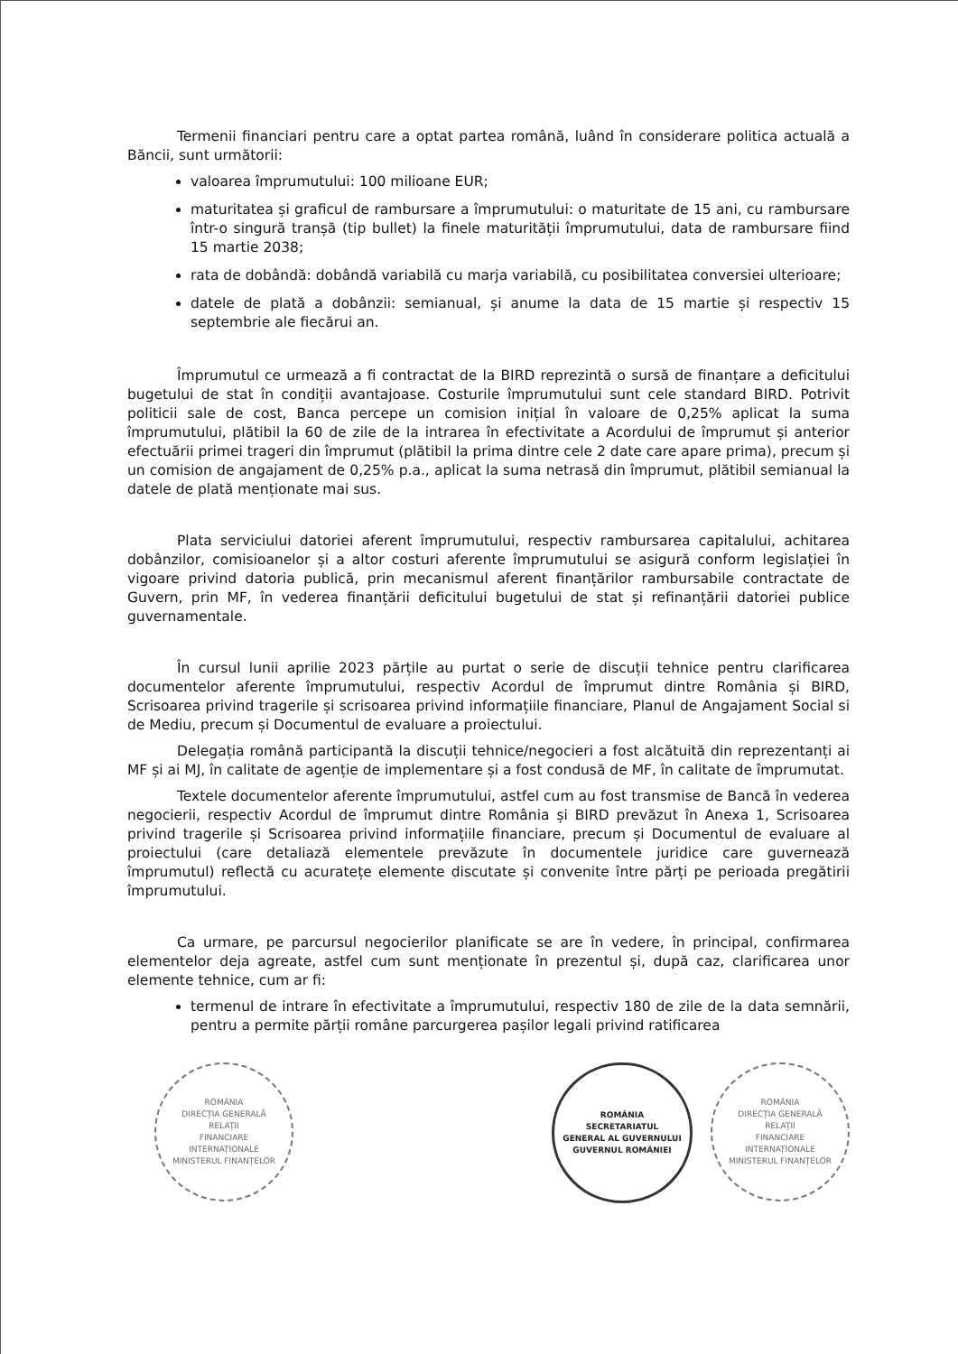Termenii financiari pentru care a optat partea română, luând în considerare politica actuală a Băncii, sunt următorii:
valoarea împrumutului: 100 milioane EUR;
maturitatea și graficul de rambursare a împrumutului: o maturitate de 15 ani, cu rambursare într-o singură tranșă (tip bullet) la finele maturității împrumutului, data de rambursare fiind 15 martie 2038;
rata de dobândă: dobândă variabilă cu marja variabilă, cu posibilitatea conversiei ulterioare;
datele de plată a dobânzii: semianual, și anume la data de 15 martie și respectiv 15 septembrie ale fiecărui an.
Împrumutul ce urmează a fi contractat de la BIRD reprezintă o sursă de finanțare a deficitului bugetului de stat în condiții avantajoase. Costurile împrumutului sunt cele standard BIRD. Potrivit politicii sale de cost, Banca percepe un comision inițial în valoare de 0,25% aplicat la suma împrumutului, plătibil la 60 de zile de la intrarea în efectivitate a Acordului de împrumut și anterior efectuării primei trageri din împrumut (plătibil la prima dintre cele 2 date care apare prima), precum și un comision de angajament de 0,25% p.a., aplicat la suma netrasă din împrumut, plătibil semianual la datele de plată menționate mai sus.
Plata serviciului datoriei aferent împrumutului, respectiv rambursarea capitalului, achitarea dobânzilor, comisioanelor și a altor costuri aferente împrumutului se asigură conform legislației în vigoare privind datoria publică, prin mecanismul aferent finanțărilor rambursabile contractate de Guvern, prin MF, în vederea finanțării deficitului bugetului de stat și refinanțării datoriei publice guvernamentale.
În cursul lunii aprilie 2023 părțile au purtat o serie de discuții tehnice pentru clarificarea documentelor aferente împrumutului, respectiv Acordul de împrumut dintre România și BIRD, Scrisoarea privind tragerile și scrisoarea privind informațiile financiare, Planul de Angajament Social si de Mediu, precum și Documentul de evaluare a proiectului.
Delegația română participantă la discuții tehnice/negocieri a fost alcătuită din reprezentanți ai MF și ai MJ, în calitate de agenție de implementare și a fost condusă de MF, în calitate de împrumutat.
Textele documentelor aferente împrumutului, astfel cum au fost transmise de Bancă în vederea negocierii, respectiv Acordul de împrumut dintre România și BIRD prevăzut în Anexa 1, Scrisoarea privind tragerile și Scrisoarea privind informațiile financiare, precum și Documentul de evaluare al proiectului (care detaliază elementele prevăzute în documentele juridice care guvernează împrumutul) reflectă cu acuratețe elemente discutate și convenite între părți pe perioada pregătirii împrumutului.
Ca urmare, pe parcursul negocierilor planificate se are în vedere, în principal, confirmarea elementelor deja agreate, astfel cum sunt menționate în prezentul și, după caz, clarificarea unor elemente tehnice, cum ar fi:
termenul de intrare în efectivitate a împrumutului, respectiv 180 de zile de la data semnării, pentru a permite părții române parcurgerea pașilor legali privind ratificarea
ROMÂNIA
DIRECȚIA GENERALĂ
RELAȚII
FINANCIARE
INTERNAȚIONALE
MINISTERUL FINANȚELOR
ROMÂNIA
SECRETARIATUL
GENERAL AL GUVERNULUI
GUVERNUL ROMÂNIEI
ROMÂNIA
DIRECȚIA GENERALĂ
RELAȚII
FINANCIARE
INTERNAȚIONALE
MINISTERUL FINANȚELOR